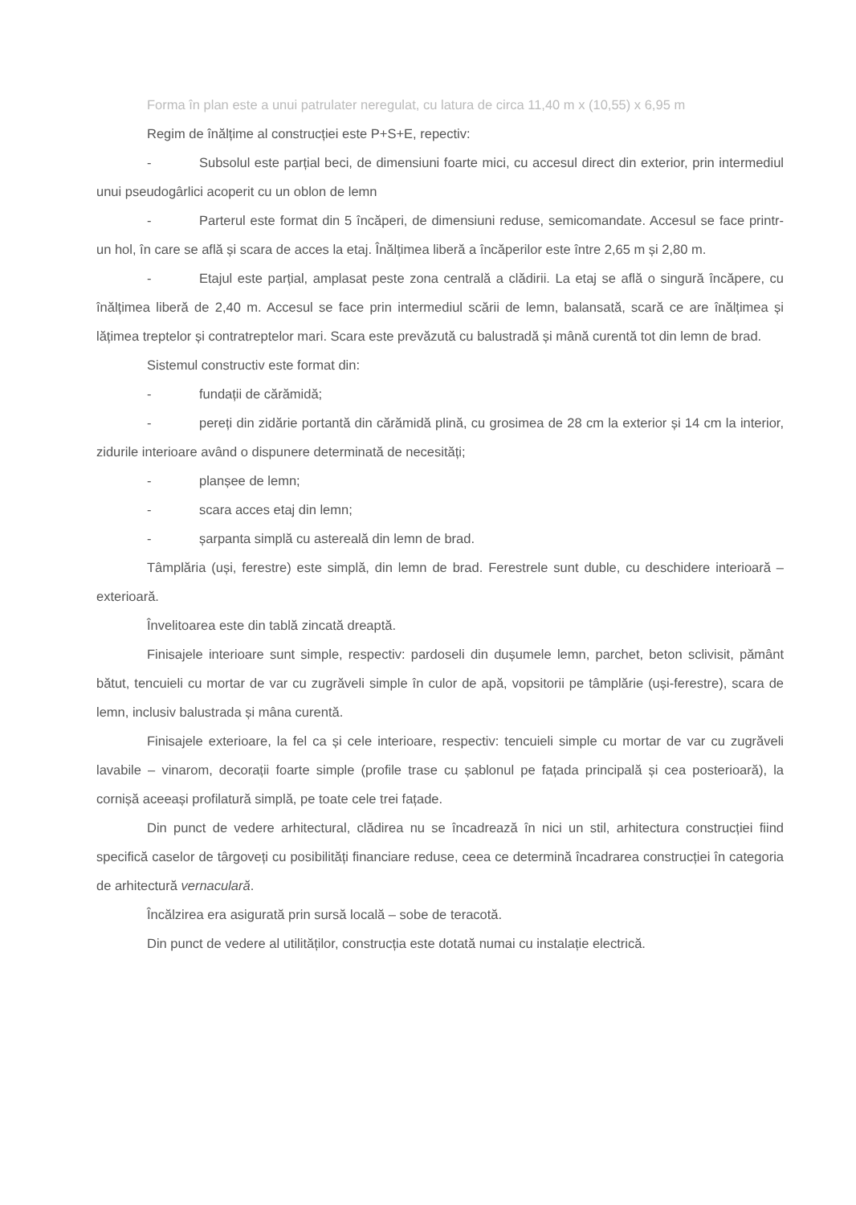Forma în plan este a unui patrulater neregulat, cu latura de circa 11,40 m x (10,55) x 6,95 m
Regim de înălțime al construcției este P+S+E, repectiv:
- Subsolul este parțial beci, de dimensiuni foarte mici, cu accesul direct din exterior, prin intermediul unui pseudogârlici acoperit cu un oblon de lemn
- Parterul este format din 5 încăperi, de dimensiuni reduse, semicomandate. Accesul se face printr-un hol, în care se află și scara de acces la etaj. Înălțimea liberă a încăperilor este între 2,65 m și 2,80 m.
- Etajul este parțial, amplasat peste zona centrală a clădirii. La etaj se află o singură încăpere, cu înălțimea liberă de 2,40 m. Accesul se face prin intermediul scării de lemn, balansată, scară ce are înălțimea și lățimea treptelor și contratreptelor mari. Scara este prevăzută cu balustradă și mână curentă tot din lemn de brad.
Sistemul constructiv este format din:
- fundații de cărămidă;
- pereți din zidărie portantă din cărămidă plină, cu grosimea de 28 cm la exterior și 14 cm la interior, zidurile interioare având o dispunere determinată de necesități;
- planșee de lemn;
- scara acces etaj din lemn;
- șarpanta simplă cu astereală din lemn de brad.
Tâmplăria (uși, ferestre) este simplă, din lemn de brad. Ferestrele sunt duble, cu deschidere interioară – exterioară.
Învelitoarea este din tablă zincată dreaptă.
Finisajele interioare sunt simple, respectiv: pardoseli din dușumele lemn, parchet, beton sclivisit, pământ bătut, tencuieli cu mortar de var cu zugrăveli simple în culor de apă, vopsitorii pe tâmplărie (uși-ferestre), scara de lemn, inclusiv balustrada și mâna curentă.
Finisajele exterioare, la fel ca și cele interioare, respectiv: tencuieli simple cu mortar de var cu zugrăveli lavabile – vinarom, decorații foarte simple (profile trase cu șablonul pe fațada principală și cea posterioară), la cornișă aceeași profilatură simplă, pe toate cele trei fațade.
Din punct de vedere arhitectural, clădirea nu se încadrează în nici un stil, arhitectura construcției fiind specifică caselor de târgoveți cu posibilități financiare reduse, ceea ce determină încadrarea construcției în categoria de arhitectură vernaculară.
Încălzirea era asigurată prin sursă locală – sobe de teracotă.
Din punct de vedere al utilităților, construcția este dotată numai cu instalație electrică.